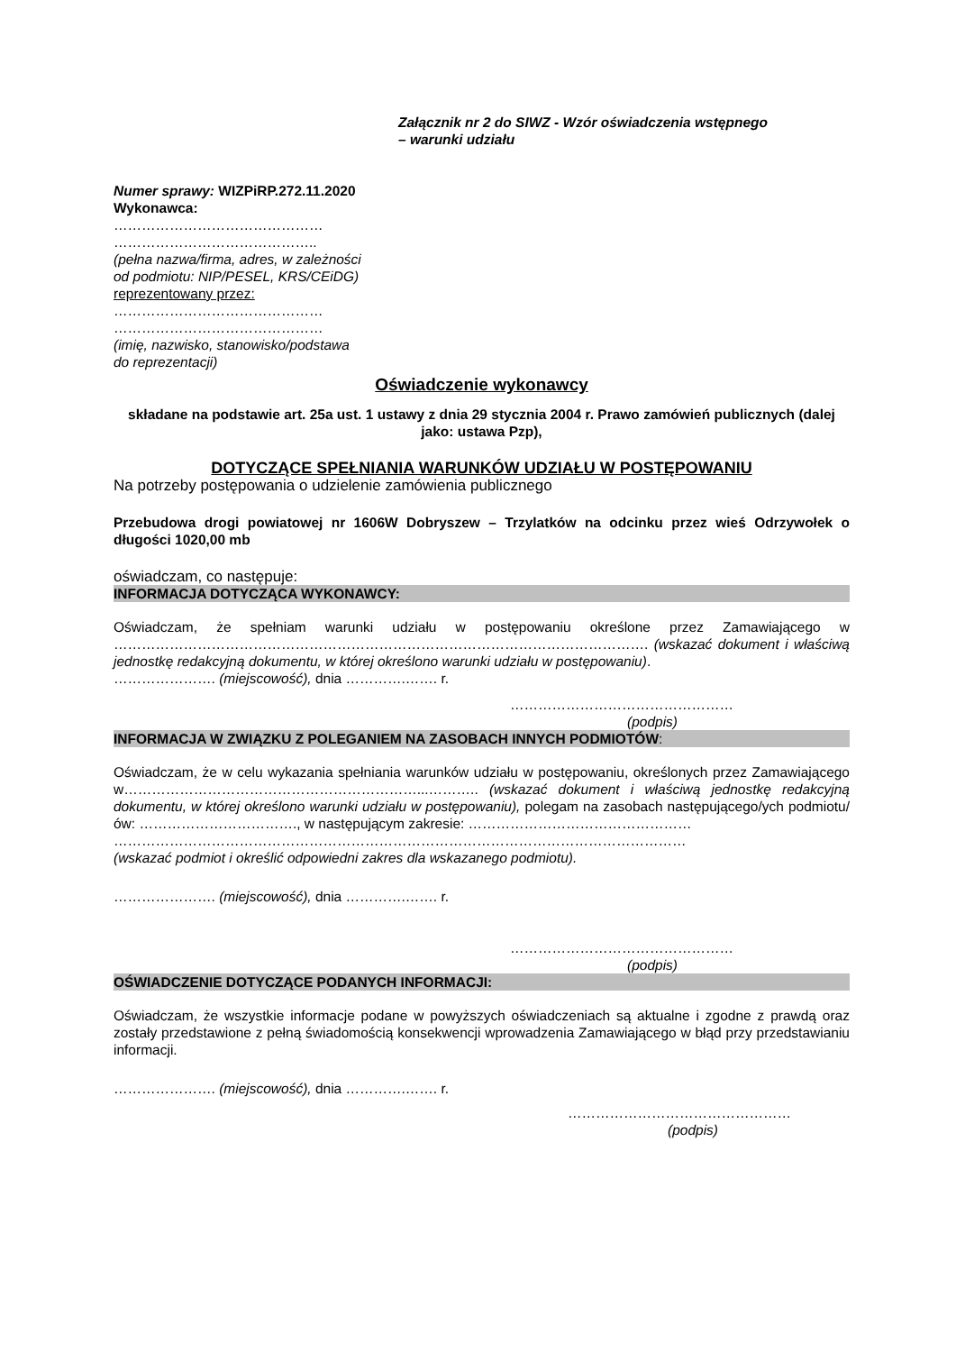Załącznik nr 2 do SIWZ - Wzór oświadczenia wstępnego
– warunki udziału
Numer sprawy: WIZPiRP.272.11.2020
Wykonawca:
………………………………………
……………………………………..
(pełna nazwa/firma, adres, w zależności od podmiotu: NIP/PESEL, KRS/CEiDG)
reprezentowany przez:
………………………………………
………………………………………
(imię, nazwisko, stanowisko/podstawa do reprezentacji)
Oświadczenie wykonawcy
składane na podstawie art. 25a ust. 1 ustawy z dnia 29 stycznia 2004 r. Prawo zamówień publicznych (dalej jako: ustawa Pzp),
DOTYCZĄCE SPEŁNIANIA WARUNKÓW UDZIAŁU W POSTĘPOWANIU
Na potrzeby postępowania o udzielenie zamówienia publicznego
Przebudowa drogi powiatowej nr 1606W Dobryszew – Trzylatków na odcinku przez wieś Odrzywołek o długości 1020,00 mb
oświadczam, co następuje:
INFORMACJA DOTYCZĄCA WYKONAWCY:
Oświadczam, że spełniam warunki udziału w postępowaniu określone przez Zamawiającego w ……………………………………………………………………………………………………. (wskazać dokument i właściwą jednostkę redakcyjną dokumentu, w której określono warunki udziału w postępowaniu).
…………………. (miejscowość), dnia ………….……. r.
…………………………………………
(podpis)
INFORMACJA W ZWIĄZKU Z POLEGANIEM NA ZASOBACH INNYCH PODMIOTÓW:
Oświadczam, że w celu wykazania spełniania warunków udziału w postępowaniu, określonych przez Zamawiającego w………………………………………………………...……….. (wskazać dokument i właściwą jednostkę redakcyjną dokumentu, w której określono warunki udziału w postępowaniu), polegam na zasobach następującego/ych podmiotu/ów: ……………………………., w następującym zakresie: …………………………………………
……………………………………………………………………………………………………………
(wskazać podmiot i określić odpowiedni zakres dla wskazanego podmiotu).
…………………. (miejscowość), dnia ………….……. r.
…………………………………………
(podpis)
OŚWIADCZENIE DOTYCZĄCE PODANYCH INFORMACJI:
Oświadczam, że wszystkie informacje podane w powyższych oświadczeniach są aktualne i zgodne z prawdą oraz zostały przedstawione z pełną świadomością konsekwencji wprowadzenia Zamawiającego w błąd przy przedstawianiu informacji.
…………………. (miejscowość), dnia ………….……. r.
…………………………………………
(podpis)